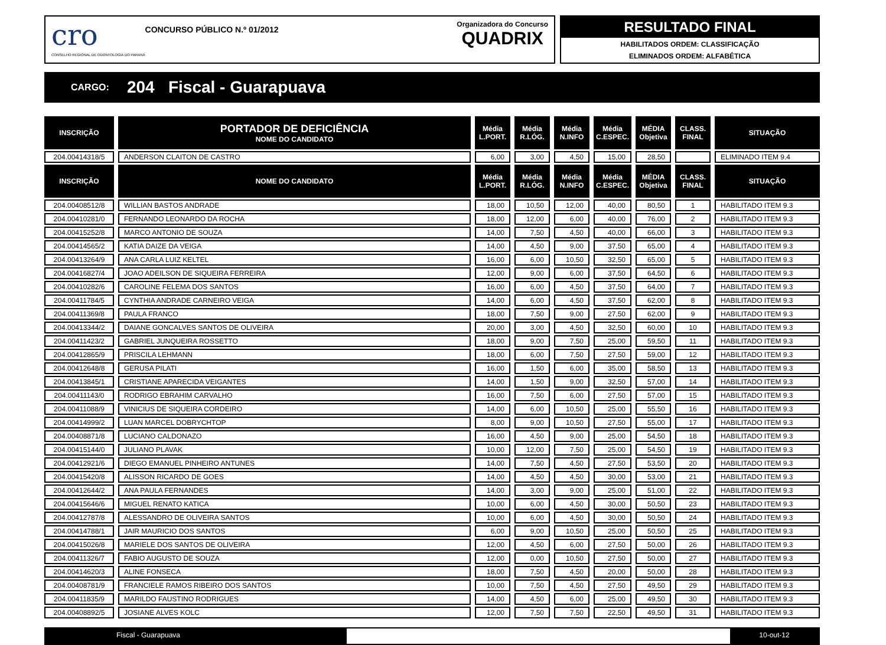cro
CONSELHO REGIONAL DE ODONTOLOGIA DO PARANÁ
CONCURSO PÚBLICO N.º 01/2012
Organizadora do Concurso
QUADRIX
RESULTADO FINAL
HABILITADOS ORDEM: CLASSIFICAÇÃO
ELIMINADOS ORDEM: ALFABÉTICA
CARGO: 204 Fiscal - Guarapuava
| INSCRIÇÃO | PORTADOR DE DEFICIÊNCIA NOME DO CANDIDATO | Média L.PORT. | Média R.LÓG. | Média N.INFO | Média C.ESPEC. | MÉDIA Objetiva | CLASS. FINAL | SITUAÇÃO |
| --- | --- | --- | --- | --- | --- | --- | --- | --- |
| 204.00414318/5 | ANDERSON CLAITON DE CASTRO | 6,00 | 3,00 | 4,50 | 15,00 | 28,50 | | ELIMINADO ITEM 9.4 |
| INSCRIÇÃO | NOME DO CANDIDATO | Média L.PORT. | Média R.LÓG. | Média N.INFO | Média C.ESPEC. | MÉDIA Objetiva | CLASS. FINAL | SITUAÇÃO |
| 204.00408512/8 | WILLIAN BASTOS ANDRADE | 18,00 | 10,50 | 12,00 | 40,00 | 80,50 | 1 | HABILITADO ITEM 9.3 |
| 204.00410281/0 | FERNANDO LEONARDO DA ROCHA | 18,00 | 12,00 | 6,00 | 40,00 | 76,00 | 2 | HABILITADO ITEM 9.3 |
| 204.00415252/8 | MARCO ANTONIO DE SOUZA | 14,00 | 7,50 | 4,50 | 40,00 | 66,00 | 3 | HABILITADO ITEM 9.3 |
| 204.00414565/2 | KATIA DAIZE DA VEIGA | 14,00 | 4,50 | 9,00 | 37,50 | 65,00 | 4 | HABILITADO ITEM 9.3 |
| 204.00413264/9 | ANA CARLA LUIZ KELTEL | 16,00 | 6,00 | 10,50 | 32,50 | 65,00 | 5 | HABILITADO ITEM 9.3 |
| 204.00416827/4 | JOAO ADEILSON DE SIQUEIRA FERREIRA | 12,00 | 9,00 | 6,00 | 37,50 | 64,50 | 6 | HABILITADO ITEM 9.3 |
| 204.00410282/6 | CAROLINE FELEMA DOS SANTOS | 16,00 | 6,00 | 4,50 | 37,50 | 64,00 | 7 | HABILITADO ITEM 9.3 |
| 204.00411784/5 | CYNTHIA ANDRADE CARNEIRO VEIGA | 14,00 | 6,00 | 4,50 | 37,50 | 62,00 | 8 | HABILITADO ITEM 9.3 |
| 204.00411369/8 | PAULA FRANCO | 18,00 | 7,50 | 9,00 | 27,50 | 62,00 | 9 | HABILITADO ITEM 9.3 |
| 204.00413344/2 | DAIANE GONCALVES SANTOS DE OLIVEIRA | 20,00 | 3,00 | 4,50 | 32,50 | 60,00 | 10 | HABILITADO ITEM 9.3 |
| 204.00411423/2 | GABRIEL JUNQUEIRA ROSSETTO | 18,00 | 9,00 | 7,50 | 25,00 | 59,50 | 11 | HABILITADO ITEM 9.3 |
| 204.00412865/9 | PRISCILA LEHMANN | 18,00 | 6,00 | 7,50 | 27,50 | 59,00 | 12 | HABILITADO ITEM 9.3 |
| 204.00412648/8 | GERUSA PILATI | 16,00 | 1,50 | 6,00 | 35,00 | 58,50 | 13 | HABILITADO ITEM 9.3 |
| 204.00413845/1 | CRISTIANE APARECIDA VEIGANTES | 14,00 | 1,50 | 9,00 | 32,50 | 57,00 | 14 | HABILITADO ITEM 9.3 |
| 204.00411143/0 | RODRIGO EBRAHIM CARVALHO | 16,00 | 7,50 | 6,00 | 27,50 | 57,00 | 15 | HABILITADO ITEM 9.3 |
| 204.00411088/9 | VINICIUS DE SIQUEIRA CORDEIRO | 14,00 | 6,00 | 10,50 | 25,00 | 55,50 | 16 | HABILITADO ITEM 9.3 |
| 204.00414999/2 | LUAN MARCEL DOBRYCHTOP | 8,00 | 9,00 | 10,50 | 27,50 | 55,00 | 17 | HABILITADO ITEM 9.3 |
| 204.00408871/8 | LUCIANO CALDONAZO | 16,00 | 4,50 | 9,00 | 25,00 | 54,50 | 18 | HABILITADO ITEM 9.3 |
| 204.00415144/0 | JULIANO PLAVAK | 10,00 | 12,00 | 7,50 | 25,00 | 54,50 | 19 | HABILITADO ITEM 9.3 |
| 204.00412921/6 | DIEGO EMANUEL PINHEIRO ANTUNES | 14,00 | 7,50 | 4,50 | 27,50 | 53,50 | 20 | HABILITADO ITEM 9.3 |
| 204.00415420/8 | ALISSON RICARDO DE GOES | 14,00 | 4,50 | 4,50 | 30,00 | 53,00 | 21 | HABILITADO ITEM 9.3 |
| 204.00412644/2 | ANA PAULA FERNANDES | 14,00 | 3,00 | 9,00 | 25,00 | 51,00 | 22 | HABILITADO ITEM 9.3 |
| 204.00415646/6 | MIGUEL RENATO KATICA | 10,00 | 6,00 | 4,50 | 30,00 | 50,50 | 23 | HABILITADO ITEM 9.3 |
| 204.00412787/8 | ALESSANDRO DE OLIVEIRA SANTOS | 10,00 | 6,00 | 4,50 | 30,00 | 50,50 | 24 | HABILITADO ITEM 9.3 |
| 204.00414788/1 | JAIR MAURICIO DOS SANTOS | 6,00 | 9,00 | 10,50 | 25,00 | 50,50 | 25 | HABILITADO ITEM 9.3 |
| 204.00415026/8 | MARIELE DOS SANTOS DE OLIVEIRA | 12,00 | 4,50 | 6,00 | 27,50 | 50,00 | 26 | HABILITADO ITEM 9.3 |
| 204.00411326/7 | FABIO AUGUSTO DE SOUZA | 12,00 | 0,00 | 10,50 | 27,50 | 50,00 | 27 | HABILITADO ITEM 9.3 |
| 204.00414620/3 | ALINE FONSECA | 18,00 | 7,50 | 4,50 | 20,00 | 50,00 | 28 | HABILITADO ITEM 9.3 |
| 204.00408781/9 | FRANCIELE RAMOS RIBEIRO DOS SANTOS | 10,00 | 7,50 | 4,50 | 27,50 | 49,50 | 29 | HABILITADO ITEM 9.3 |
| 204.00411835/9 | MARILDO FAUSTINO RODRIGUES | 14,00 | 4,50 | 6,00 | 25,00 | 49,50 | 30 | HABILITADO ITEM 9.3 |
| 204.00408892/5 | JOSIANE ALVES KOLC | 12,00 | 7,50 | 7,50 | 22,50 | 49,50 | 31 | HABILITADO ITEM 9.3 |
Fiscal - Guarapuava 10-out-12